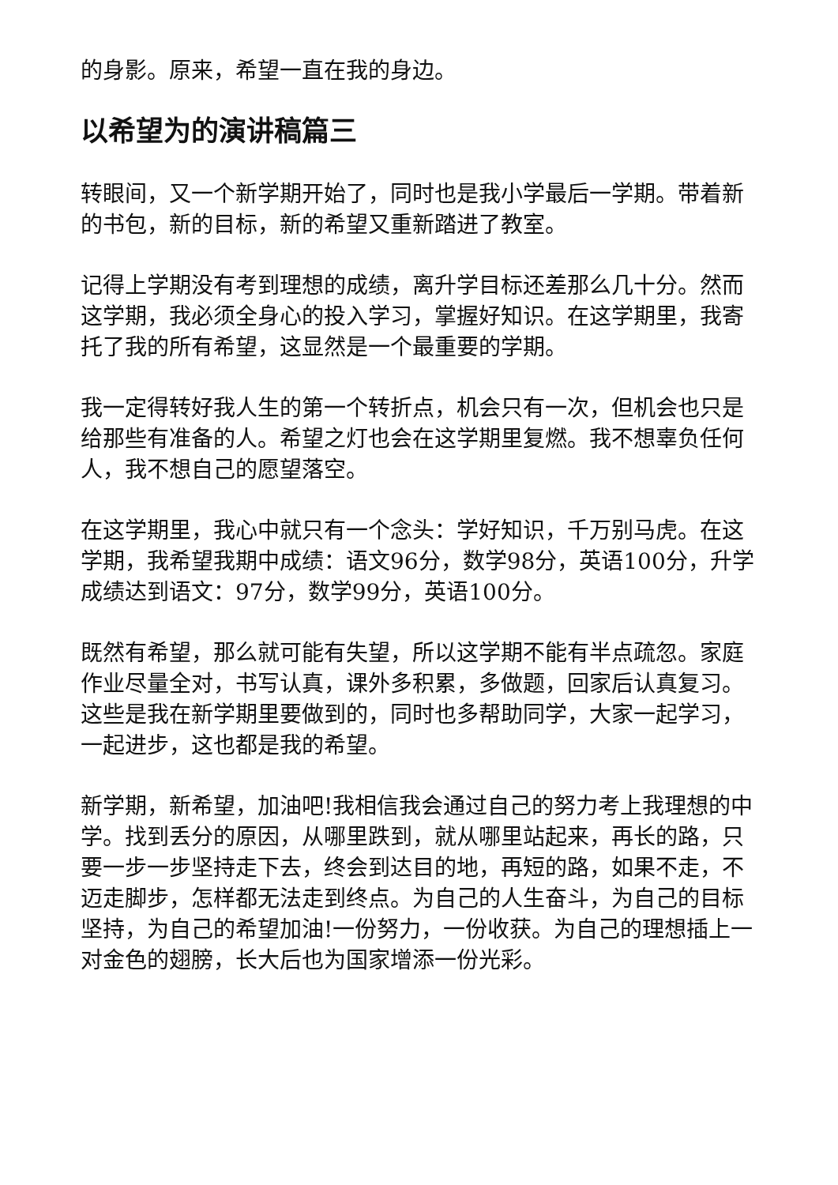的身影。原来，希望一直在我的身边。
以希望为的演讲稿篇三
转眼间，又一个新学期开始了，同时也是我小学最后一学期。带着新的书包，新的目标，新的希望又重新踏进了教室。
记得上学期没有考到理想的成绩，离升学目标还差那么几十分。然而这学期，我必须全身心的投入学习，掌握好知识。在这学期里，我寄托了我的所有希望，这显然是一个最重要的学期。
我一定得转好我人生的第一个转折点，机会只有一次，但机会也只是给那些有准备的人。希望之灯也会在这学期里复燃。我不想辜负任何人，我不想自己的愿望落空。
在这学期里，我心中就只有一个念头：学好知识，千万别马虎。在这学期，我希望我期中成绩：语文96分，数学98分，英语100分，升学成绩达到语文：97分，数学99分，英语100分。
既然有希望，那么就可能有失望，所以这学期不能有半点疏忽。家庭作业尽量全对，书写认真，课外多积累，多做题，回家后认真复习。这些是我在新学期里要做到的，同时也多帮助同学，大家一起学习，一起进步，这也都是我的希望。
新学期，新希望，加油吧!我相信我会通过自己的努力考上我理想的中学。找到丢分的原因，从哪里跌到，就从哪里站起来，再长的路，只要一步一步坚持走下去，终会到达目的地，再短的路，如果不走，不迈走脚步，怎样都无法走到终点。为自己的人生奋斗，为自己的目标坚持，为自己的希望加油!一份努力，一份收获。为自己的理想插上一对金色的翅膀，长大后也为国家增添一份光彩。